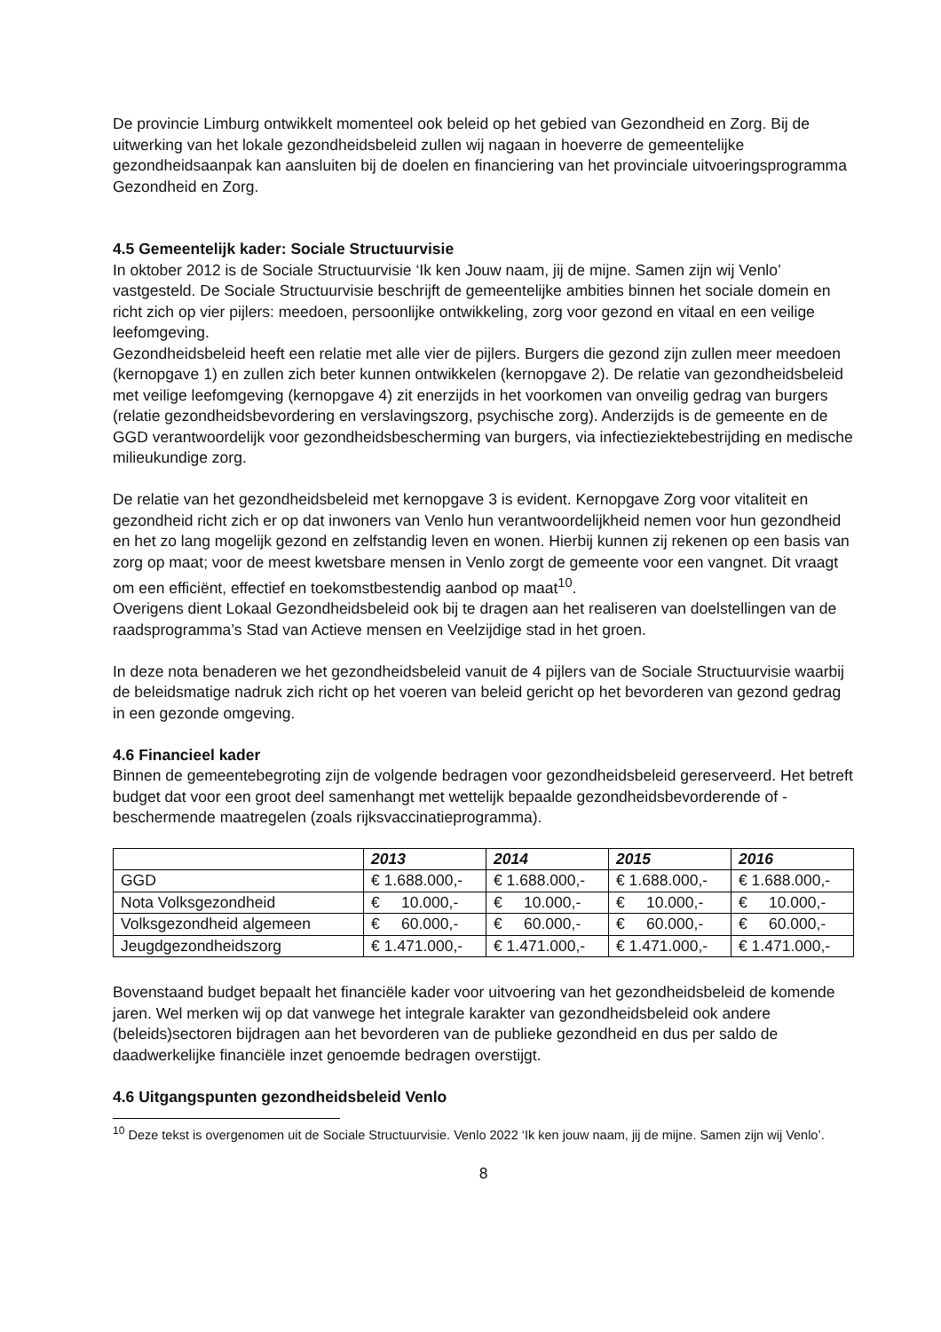De provincie Limburg ontwikkelt momenteel ook beleid op het gebied van Gezondheid en Zorg. Bij de uitwerking van het lokale gezondheidsbeleid zullen wij nagaan in hoeverre de gemeentelijke gezondheidsaanpak kan aansluiten bij de doelen en financiering van het provinciale uitvoeringsprogramma Gezondheid en Zorg.
4.5 Gemeentelijk kader: Sociale Structuurvisie
In oktober 2012 is de Sociale Structuurvisie ‘Ik ken Jouw naam, jij de mijne. Samen zijn wij Venlo’ vastgesteld. De Sociale Structuurvisie beschrijft de gemeentelijke ambities binnen het sociale domein en richt zich op vier pijlers: meedoen, persoonlijke ontwikkeling, zorg voor gezond en vitaal en een veilige leefomgeving.
Gezondheidsbeleid heeft een relatie met alle vier de pijlers. Burgers die gezond zijn zullen meer meedoen (kernopgave 1) en zullen zich beter kunnen ontwikkelen (kernopgave 2). De relatie van gezondheidsbeleid met veilige leefomgeving (kernopgave 4) zit enerzijds in het voorkomen van onveilig gedrag van burgers (relatie gezondheidsbevordering en verslavingszorg, psychische zorg). Anderzijds is de gemeente en de GGD verantwoordelijk voor gezondheidsbescherming van burgers, via infectieziektebestrijding en medische milieukundige zorg.
De relatie van het gezondheidsbeleid met kernopgave 3 is evident. Kernopgave Zorg voor vitaliteit en gezondheid richt zich er op dat inwoners van Venlo hun verantwoordelijkheid nemen voor hun gezondheid en het zo lang mogelijk gezond en zelfstandig leven en wonen. Hierbij kunnen zij rekenen op een basis van zorg op maat; voor de meest kwetsbare mensen in Venlo zorgt de gemeente voor een vangnet. Dit vraagt om een efficiënt, effectief en toekomstbestendig aanbod op maat<sup>10</sup>.
Overigens dient Lokaal Gezondheidsbeleid ook bij te dragen aan het realiseren van doelstellingen van de raadsprogramma’s Stad van Actieve mensen en Veelzijdige stad in het groen.
In deze nota benaderen we het gezondheidsbeleid vanuit de 4 pijlers van de Sociale Structuurvisie waarbij de beleidsmatige nadruk zich richt op het voeren van beleid gericht op het bevorderen van gezond gedrag in een gezonde omgeving.
4.6 Financieel kader
Binnen de gemeentebegroting zijn de volgende bedragen voor gezondheidsbeleid gereserveerd. Het betreft budget dat voor een groot deel samenhangt met wettelijk bepaalde gezondheidsbevorderende of -beschermende maatregelen (zoals rijksvaccinatieprogramma).
| | 2013 | 2014 | 2015 | 2016 |
| GGD | € 1.688.000,- | € 1.688.000,- | € 1.688.000,- | € 1.688.000,- |
| Nota Volksgezondheid | € 10.000,- | € 10.000,- | € 10.000,- | € 10.000,- |
| Volksgezondheid algemeen | € 60.000,- | € 60.000,- | € 60.000,- | € 60.000,- |
| Jeugdgezondheidszorg | € 1.471.000,- | € 1.471.000,- | € 1.471.000,- | € 1.471.000,- |
Bovenstaand budget bepaalt het financiële kader voor uitvoering van het gezondheidsbeleid de komende jaren. Wel merken wij op dat vanwege het integrale karakter van gezondheidsbeleid ook andere (beleids)sectoren bijdragen aan het bevorderen van de publieke gezondheid en dus per saldo de daadwerkelijke financiële inzet genoemde bedragen overstijgt.
4.6 Uitgangspunten gezondheidsbeleid Venlo
<sup>10</sup> Deze tekst is overgenomen uit de Sociale Structuurvisie. Venlo 2022 ‘Ik ken jouw naam, jij de mijne. Samen zijn wij Venlo’.
8